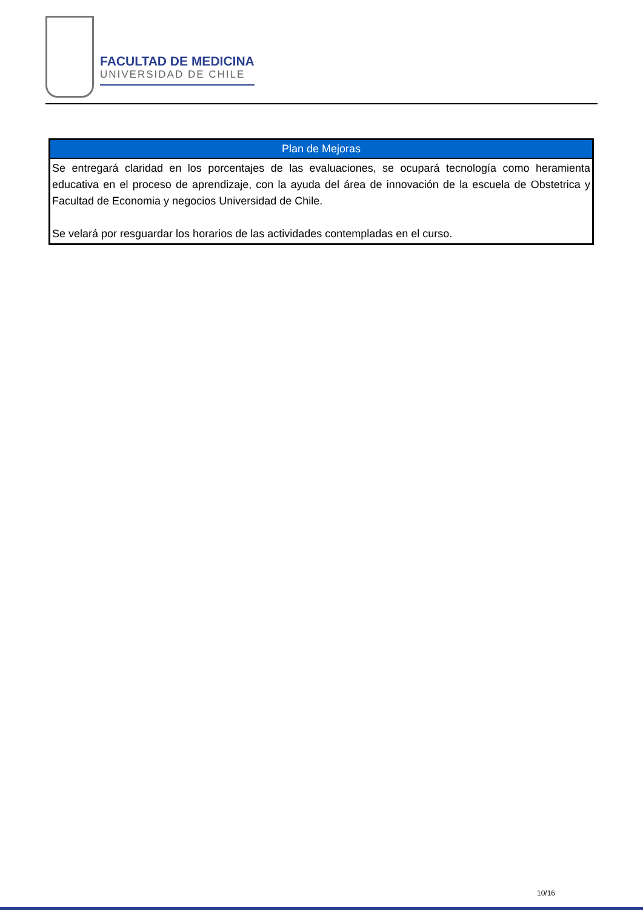FACULTAD DE MEDICINA
UNIVERSIDAD DE CHILE
| Plan de Mejoras |
| --- |
| Se entregará claridad en los porcentajes de las evaluaciones, se ocupará tecnología como heramienta educativa en el proceso de aprendizaje, con la ayuda del área de innovación de la escuela de Obstetrica y Facultad de Economia y negocios Universidad de Chile. Se velará por resguardar los horarios de las actividades contempladas en el curso. |
10/16